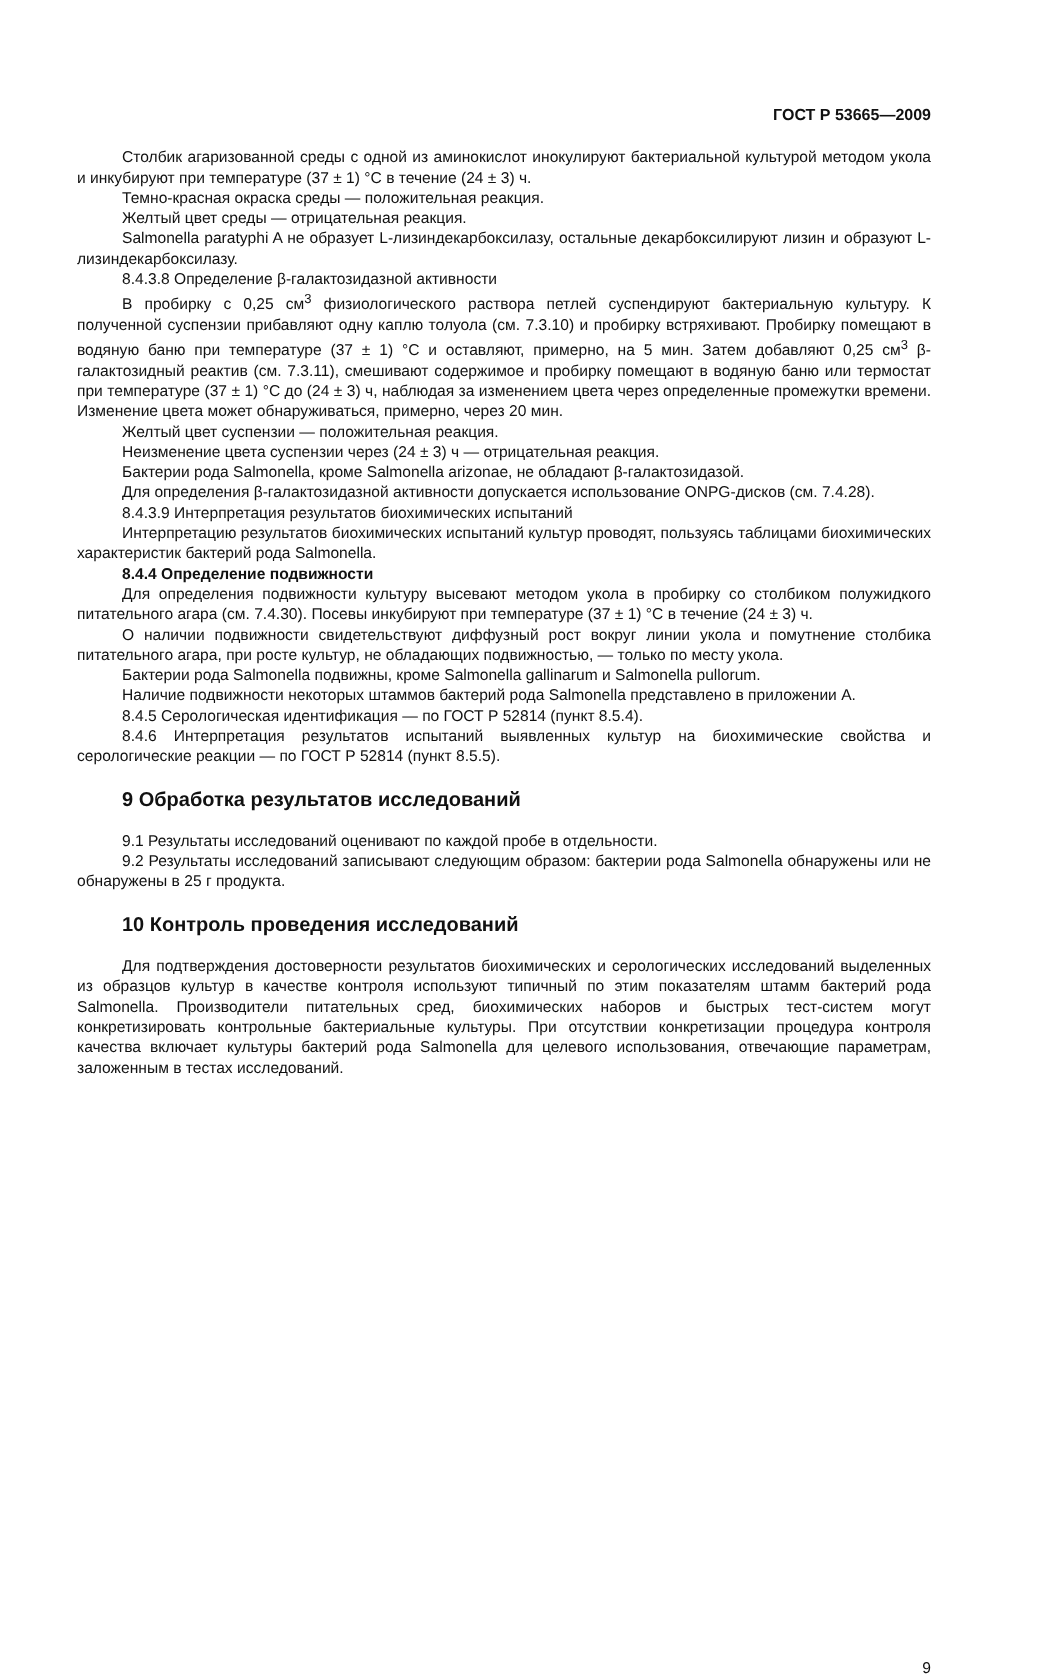ГОСТ Р 53665—2009
Столбик агаризованной среды с одной из аминокислот инокулируют бактериальной культурой методом укола и инкубируют при температуре (37 ± 1) °С в течение (24 ± 3) ч.
Темно-красная окраска среды — положительная реакция.
Желтый цвет среды — отрицательная реакция.
Salmonella paratyphi A не образует L-лизиндекарбоксилазу, остальные декарбоксилируют лизин и образуют L-лизиндекарбоксилазу.
8.4.3.8 Определение β-галактозидазной активности
В пробирку с 0,25 см<sup>3</sup> физиологического раствора петлей суспендируют бактериальную культуру. К полученной суспензии прибавляют одну каплю толуола (см. 7.3.10) и пробирку встряхивают. Пробирку помещают в водяную баню при температуре (37 ± 1) °С и оставляют, примерно, на 5 мин. Затем добавляют 0,25 см<sup>3</sup> β-галактозидный реактив (см. 7.3.11), смешивают содержимое и пробирку помещают в водяную баню или термостат при температуре (37 ± 1) °С до (24 ± 3) ч, наблюдая за изменением цвета через определенные промежутки времени. Изменение цвета может обнаруживаться, примерно, через 20 мин.
Желтый цвет суспензии — положительная реакция.
Неизменение цвета суспензии через (24 ± 3) ч — отрицательная реакция.
Бактерии рода Salmonella, кроме Salmonella arizonae, не обладают β-галактозидазой.
Для определения β-галактозидазной активности допускается использование ONPG-дисков (см. 7.4.28).
8.4.3.9 Интерпретация результатов биохимических испытаний
Интерпретацию результатов биохимических испытаний культур проводят, пользуясь таблицами биохимических характеристик бактерий рода Salmonella.
8.4.4 Определение подвижности
Для определения подвижности культуру высевают методом укола в пробирку со столбиком полужидкого питательного агара (см. 7.4.30). Посевы инкубируют при температуре (37 ± 1) °С в течение (24 ± 3) ч.
О наличии подвижности свидетельствуют диффузный рост вокруг линии укола и помутнение столбика питательного агара, при росте культур, не обладающих подвижностью, — только по месту укола.
Бактерии рода Salmonella подвижны, кроме Salmonella gallinarum и Salmonella pullorum.
Наличие подвижности некоторых штаммов бактерий рода Salmonella представлено в приложении А.
8.4.5 Серологическая идентификация — по ГОСТ Р 52814 (пункт 8.5.4).
8.4.6 Интерпретация результатов испытаний выявленных культур на биохимические свойства и серологические реакции — по ГОСТ Р 52814 (пункт 8.5.5).
9 Обработка результатов исследований
9.1 Результаты исследований оценивают по каждой пробе в отдельности.
9.2 Результаты исследований записывают следующим образом: бактерии рода Salmonella обнаружены или не обнаружены в 25 г продукта.
10 Контроль проведения исследований
Для подтверждения достоверности результатов биохимических и серологических исследований выделенных из образцов культур в качестве контроля используют типичный по этим показателям штамм бактерий рода Salmonella. Производители питательных сред, биохимических наборов и быстрых тест-систем могут конкретизировать контрольные бактериальные культуры. При отсутствии конкретизации процедура контроля качества включает культуры бактерий рода Salmonella для целевого использования, отвечающие параметрам, заложенным в тестах исследований.
9